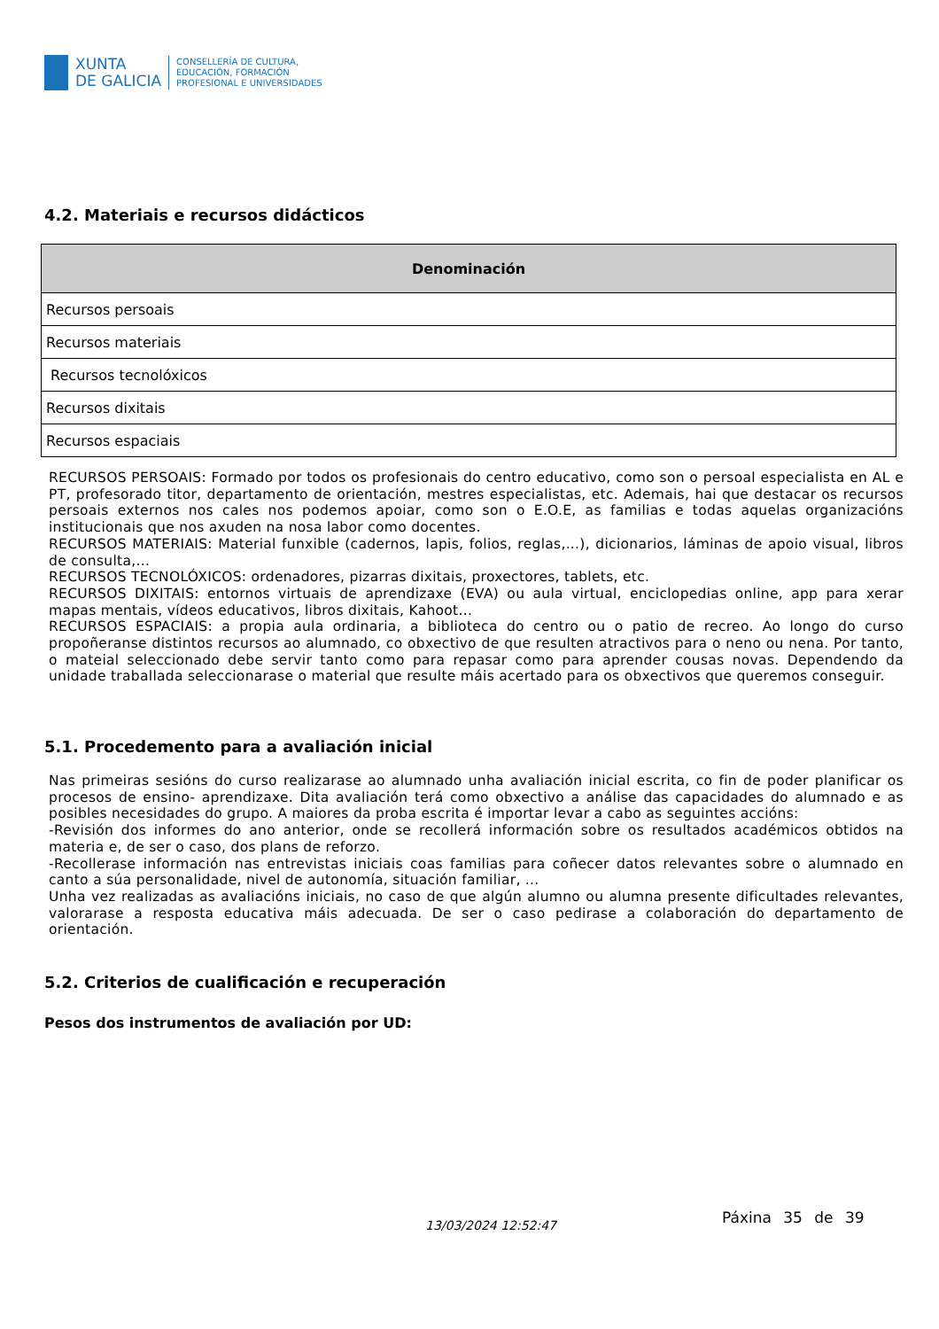XUNTA
DE GALICIA
CONSELLERÍA DE CULTURA,
EDUCACIÓN, FORMACIÓN
PROFESIONAL E UNIVERSIDADES
4.2. Materiais e recursos didácticos
| Denominación |
| --- |
| Recursos persoais |
| Recursos materiais |
| Recursos tecnolóxicos |
| Recursos dixitais |
| Recursos espaciais |
RECURSOS PERSOAIS: Formado por todos os profesionais do centro educativo, como son o persoal especialista en AL e PT, profesorado titor, departamento de orientación, mestres especialistas, etc. Ademais, hai que destacar os recursos persoais externos nos cales nos podemos apoiar, como son o E.O.E, as familias e todas aquelas organizacións institucionais que nos axuden na nosa labor como docentes.
RECURSOS MATERIAIS: Material funxible (cadernos, lapis, folios, reglas,...), dicionarios, láminas de apoio visual, libros de consulta,...
RECURSOS TECNOLÓXICOS: ordenadores, pizarras dixitais, proxectores, tablets, etc.
RECURSOS DIXITAIS: entornos virtuais de aprendizaxe (EVA) ou aula virtual, enciclopedias online, app para xerar mapas mentais, vídeos educativos, libros dixitais, Kahoot...
RECURSOS ESPACIAIS: a propia aula ordinaria, a biblioteca do centro ou o patio de recreo. Ao longo do curso propoñeranse distintos recursos ao alumnado, co obxectivo de que resulten atractivos para o neno ou nena. Por tanto, o mateial seleccionado debe servir tanto como para repasar como para aprender cousas novas. Dependendo da unidade traballada seleccionarase o material que resulte máis acertado para os obxectivos que queremos conseguir.
5.1. Procedemento para a avaliación inicial
Nas primeiras sesións do curso realizarase ao alumnado unha avaliación inicial escrita, co fin de poder planificar os procesos de ensino- aprendizaxe. Dita avaliación terá como obxectivo a análise das capacidades do alumnado e as posibles necesidades do grupo. A maiores da proba escrita é importar levar a cabo as seguintes accións:
-Revisión dos informes do ano anterior, onde se recollerá información sobre os resultados académicos obtidos na materia e, de ser o caso, dos plans de reforzo.
-Recollerase información nas entrevistas iniciais coas familias para coñecer datos relevantes sobre o alumnado en canto a súa personalidade, nivel de autonomía, situación familiar, ...
Unha vez realizadas as avaliacións iniciais, no caso de que algún alumno ou alumna presente dificultades relevantes, valorarase a resposta educativa máis adecuada. De ser o caso pedirase a colaboración do departamento de orientación.
5.2. Criterios de cualificación e recuperación
Pesos dos instrumentos de avaliación por UD:
13/03/2024 12:52:47 Páxina 35 de 39